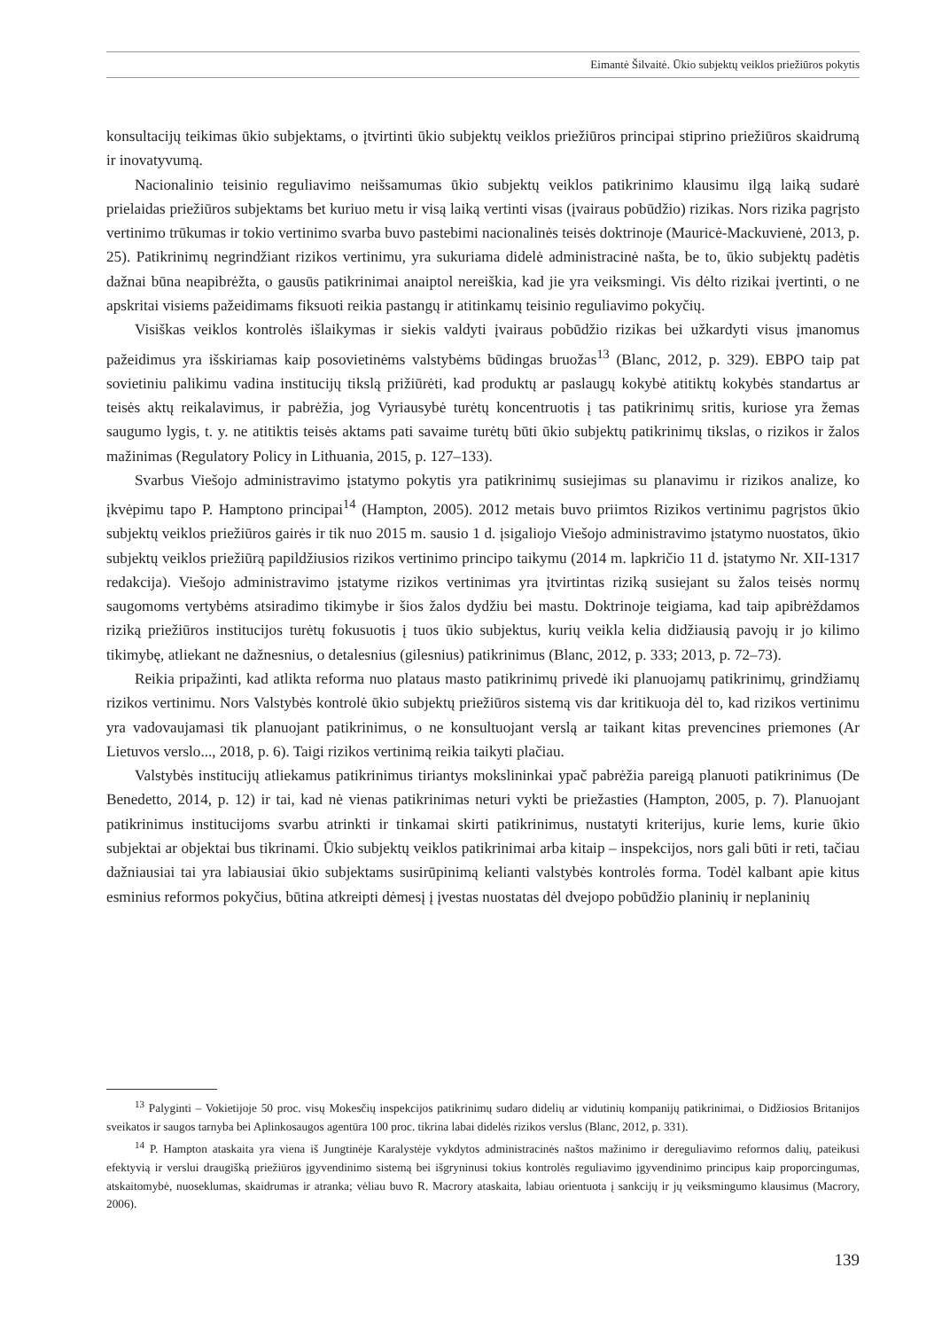Eimantė Šilvaitė. Ūkio subjektų veiklos priežiūros pokytis
konsultacijų teikimas ūkio subjektams, o įtvirtinti ūkio subjektų veiklos priežiūros principai stiprino priežiūros skaidrumą ir inovatyvumą.
Nacionalinio teisinio reguliavimo neišsamumas ūkio subjektų veiklos patikrinimo klausimu ilgą laiką sudarė prielaidas priežiūros subjektams bet kuriuo metu ir visą laiką vertinti visas (įvairaus pobūdžio) rizikas. Nors rizika pagrįsto vertinimo trūkumas ir tokio vertinimo svarba buvo pastebimi nacionalinės teisės doktrinoje (Mauricė-Mackuvienė, 2013, p. 25). Patikrinimų negrindžiant rizikos vertinimu, yra sukuriama didelė administracinė našta, be to, ūkio subjektų padėtis dažnai būna neapibrėžta, o gausūs patikrinimai anaiptol nereiškia, kad jie yra veiksmingi. Vis dėlto rizikai įvertinti, o ne apskritai visiems pažeidimams fiksuoti reikia pastangų ir atitinkamų teisinio reguliavimo pokyčių.
Visiškas veiklos kontrolės išlaikymas ir siekis valdyti įvairaus pobūdžio rizikas bei užkardyti visus įmanomus pažeidimus yra išskiriamas kaip posovietinėms valstybėms būdingas bruožas<sup>13</sup> (Blanc, 2012, p. 329). EBPO taip pat sovietiniu palikimu vadina institucijų tikslą prižiūrėti, kad produktų ar paslaugų kokybė atitiktų kokybės standartus ar teisės aktų reikalavimus, ir pabrėžia, jog Vyriausybė turėtų koncentruotis į tas patikrinimų sritis, kuriose yra žemas saugumo lygis, t. y. ne atitiktis teisės aktams pati savaime turėtų būti ūkio subjektų patikrinimų tikslas, o rizikos ir žalos mažinimas (Regulatory Policy in Lithuania, 2015, p. 127–133).
Svarbus Viešojo administravimo įstatymo pokytis yra patikrinimų susiejimas su planavimu ir rizikos analize, ko įkvėpimu tapo P. Hamptono principai<sup>14</sup> (Hampton, 2005). 2012 metais buvo priimtos Rizikos vertinimu pagrįstos ūkio subjektų veiklos priežiūros gairės ir tik nuo 2015 m. sausio 1 d. įsigaliojo Viešojo administravimo įstatymo nuostatos, ūkio subjektų veiklos priežiūrą papildžiusios rizikos vertinimo principo taikymu (2014 m. lapkričio 11 d. įstatymo Nr. XII-1317 redakcija). Viešojo administravimo įstatyme rizikos vertinimas yra įtvirtintas riziką susiejant su žalos teisės normų saugomoms vertybėms atsiradimo tikimybe ir šios žalos dydžiu bei mastu. Doktrinoje teigiama, kad taip apibrėždamos riziką priežiūros institucijos turėtų fokusuotis į tuos ūkio subjektus, kurių veikla kelia didžiausią pavojų ir jo kilimo tikimybę, atliekant ne dažnesnius, o detalesnius (gilesnius) patikrinimus (Blanc, 2012, p. 333; 2013, p. 72–73).
Reikia pripažinti, kad atlikta reforma nuo plataus masto patikrinimų privedė iki planuojamų patikrinimų, grindžiamų rizikos vertinimu. Nors Valstybės kontrolė ūkio subjektų priežiūros sistemą vis dar kritikuoja dėl to, kad rizikos vertinimu yra vadovaujamasi tik planuojant patikrinimus, o ne konsultuojant verslą ar taikant kitas prevencines priemones (Ar Lietuvos verslo..., 2018, p. 6). Taigi rizikos vertinimą reikia taikyti plačiau.
Valstybės institucijų atliekamus patikrinimus tiriantys mokslininkai ypač pabrėžia pareigą planuoti patikrinimus (De Benedetto, 2014, p. 12) ir tai, kad nė vienas patikrinimas neturi vykti be priežasties (Hampton, 2005, p. 7). Planuojant patikrinimus institucijoms svarbu atrinkti ir tinkamai skirti patikrinimus, nustatyti kriterijus, kurie lems, kurie ūkio subjektai ar objektai bus tikrinami. Ūkio subjektų veiklos patikrinimai arba kitaip – inspekcijos, nors gali būti ir reti, tačiau dažniausiai tai yra labiausiai ūkio subjektams susirūpinimą kelianti valstybės kontrolės forma. Todėl kalbant apie kitus esminius reformos pokyčius, būtina atkreipti dėmesį į įvestas nuostatas dėl dvejopo pobūdžio planinių ir neplaninių
<sup>13</sup> Palyginti – Vokietijoje 50 proc. visų Mokesčių inspekcijos patikrinimų sudaro didelių ar vidutinių kompanijų patikrinimai, o Didžiosios Britanijos sveikatos ir saugos tarnyba bei Aplinkosaugos agentūra 100 proc. tikrina labai didelės rizikos verslus (Blanc, 2012, p. 331).
<sup>14</sup> P. Hampton ataskaita yra viena iš Jungtinėje Karalystėje vykdytos administracinės naštos mažinimo ir dereguliavimo reformos dalių, pateikusi efektyvią ir verslui draugišką priežiūros įgyvendinimo sistemą bei išgryninusi tokius kontrolės reguliavimo įgyvendinimo principus kaip proporcingumas, atskaitomybė, nuoseklumas, skaidrumas ir atranka; vėliau buvo R. Macrory ataskaita, labiau orientuota į sankcijų ir jų veiksmingumo klausimus (Macrory, 2006).
139